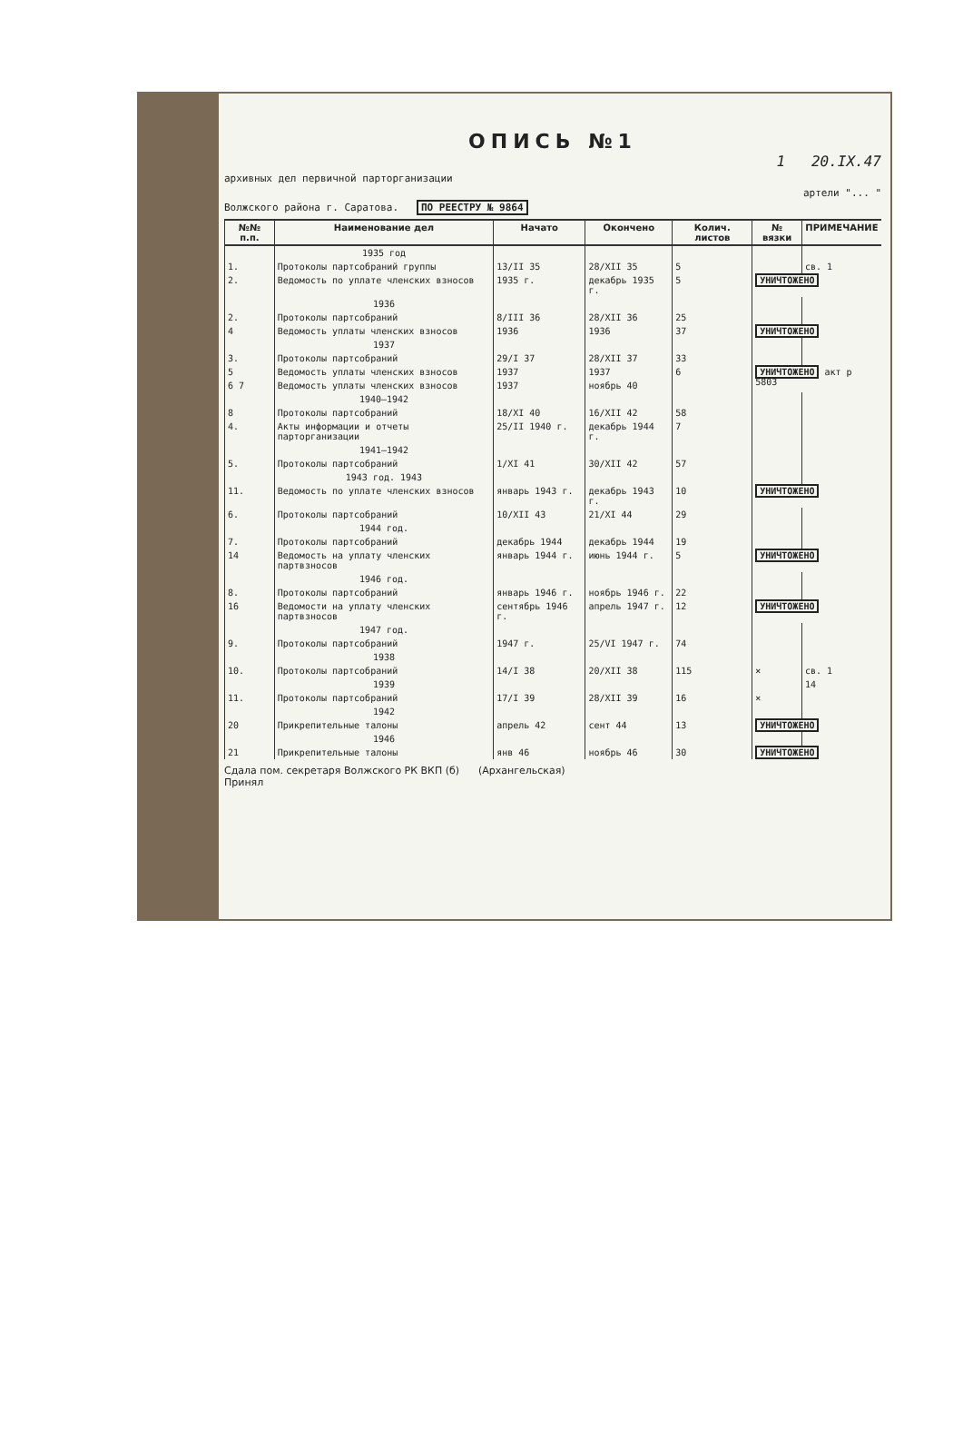ОПИСЬ №1
1 20.IX.47
архивных дел первичной парторганизации
артели "... "
Волжского района г. Саратова. ПО РЕЕСТРУ № 9864
| №№ п.п. | Наименование дел | Начато | Окончено | Колич. листов | № вязки | ПРИМЕЧАНИЕ |
| --- | --- | --- | --- | --- | --- | --- |
| | 1935 год | | | | | |
| 1. | Протоколы партсобраний группы | 13/II 35 | 28/XII 35 | 5 | | св. 1 |
| 2. | Ведомость по уплате членских взносов | 1935 г. | декабрь 1935 г. | 5 | УНИЧТОЖЕНО | |
| | 1936 | | | | | |
| 2. | Протоколы партсобраний | 8/III 36 | 28/XII 36 | 25 | | |
| 4 | Ведомость уплаты членских взносов | 1936 | 1936 | 37 | УНИЧТОЖЕНО | |
| | 1937 | | | | | |
| 3. | Протоколы партсобраний | 29/I 37 | 28/XII 37 | 33 | | |
| 5 | Ведомость уплаты членских взносов | 1937 | 1937 | 6 | УНИЧТОЖЕНО акт р 5803 | |
| 6 7 | Ведомость уплаты членских взносов | 1937 | ноябрь 40 | | | |
| | 1940–1942 | | | | | |
| 8 | Протоколы партсобраний | 18/XI 40 | 16/XII 42 | 58 | | |
| 4. | Акты информации и отчеты парторганизации | 25/II 1940 г. | декабрь 1944 г. | 7 | | |
| | 1941–1942 | | | | | |
| 5. | Протоколы партсобраний | 1/XI 41 | 30/XII 42 | 57 | | |
| | 1943 год. 1943 | | | | | |
| 11. | Ведомость по уплате членских взносов | январь 1943 г. | декабрь 1943 г. | 10 | УНИЧТОЖЕНО | |
| 6. | Протоколы партсобраний | 10/XII 43 | 21/XI 44 | 29 | | |
| | 1944 год. | | | | | |
| 7. | Протоколы партсобраний | декабрь 1944 | декабрь 1944 | 19 | | |
| 14 | Ведомость на уплату членских партвзносов | январь 1944 г. | июнь 1944 г. | 5 | УНИЧТОЖЕНО | |
| | 1946 год. | | | | | |
| 8. | Протоколы партсобраний | январь 1946 г. | ноябрь 1946 г. | 22 | | |
| 16 | Ведомости на уплату членских партвзносов | сентябрь 1946 г. | апрель 1947 г. | 12 | УНИЧТОЖЕНО | |
| | 1947 год. | | | | | |
| 9. | Протоколы партсобраний | 1947 г. | 25/VI 1947 г. | 74 | | |
| | 1938 | | | | | |
| 10. | Протоколы партсобраний | 14/I 38 | 20/XII 38 | 115 | × | св. 1 |
| | 1939 | | | | | 14 |
| 11. | Протоколы партсобраний | 17/I 39 | 28/XII 39 | 16 | × | |
| | 1942 | | | | | |
| 20 | Прикрепительные талоны | апрель 42 | сент 44 | 13 | УНИЧТОЖЕНО | |
| | 1946 | | | | | |
| 21 | Прикрепительные талоны | янв 46 | ноябрь 46 | 30 | УНИЧТОЖЕНО | |
Сдала пом. секретаря Волжского РК ВКП (б) (Архангельская)
Принял